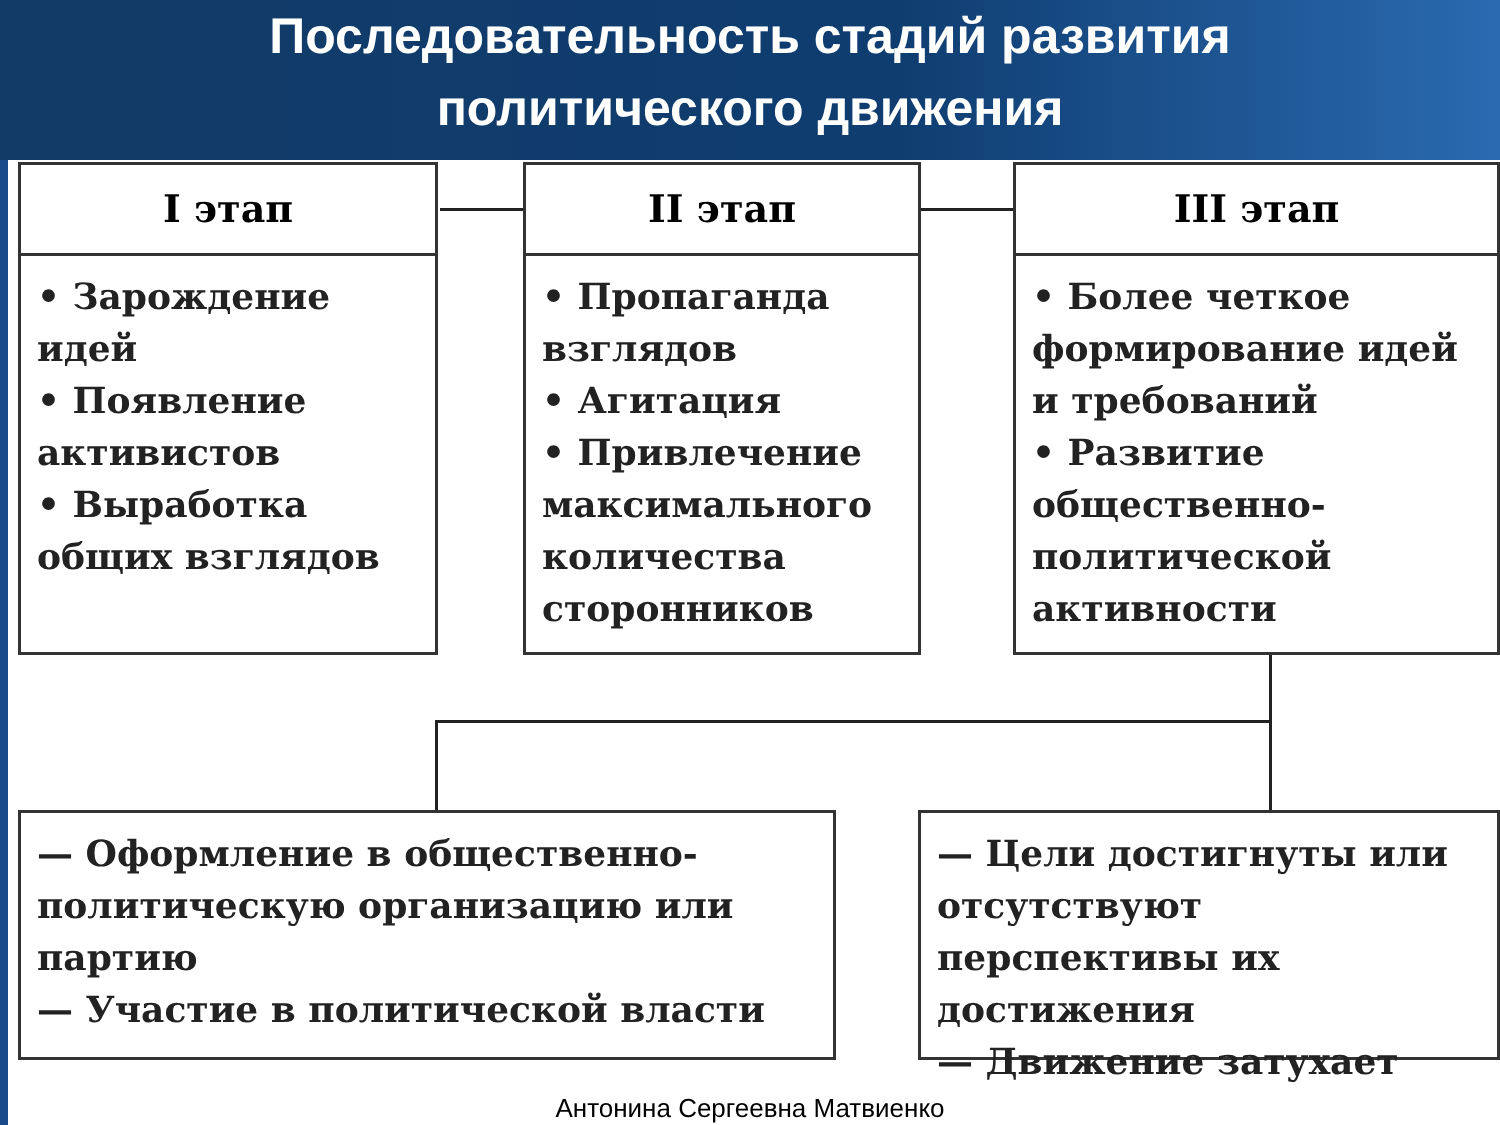Последовательность стадий развития
политического движения
I этап
• Зарождение идей
• Появление активистов
• Выработка общих взглядов
II этап
• Пропаганда взглядов
• Агитация
• Привлечение максимального количества сторонников
III этап
• Более четкое формирование идей и требований
• Развитие общественно-политической активности
— Оформление в общественно-политическую организацию или партию
— Участие в политической власти
— Цели достигнуты или отсутствуют перспективы их достижения
— Движение затухает
Антонина Сергеевна Матвиенко